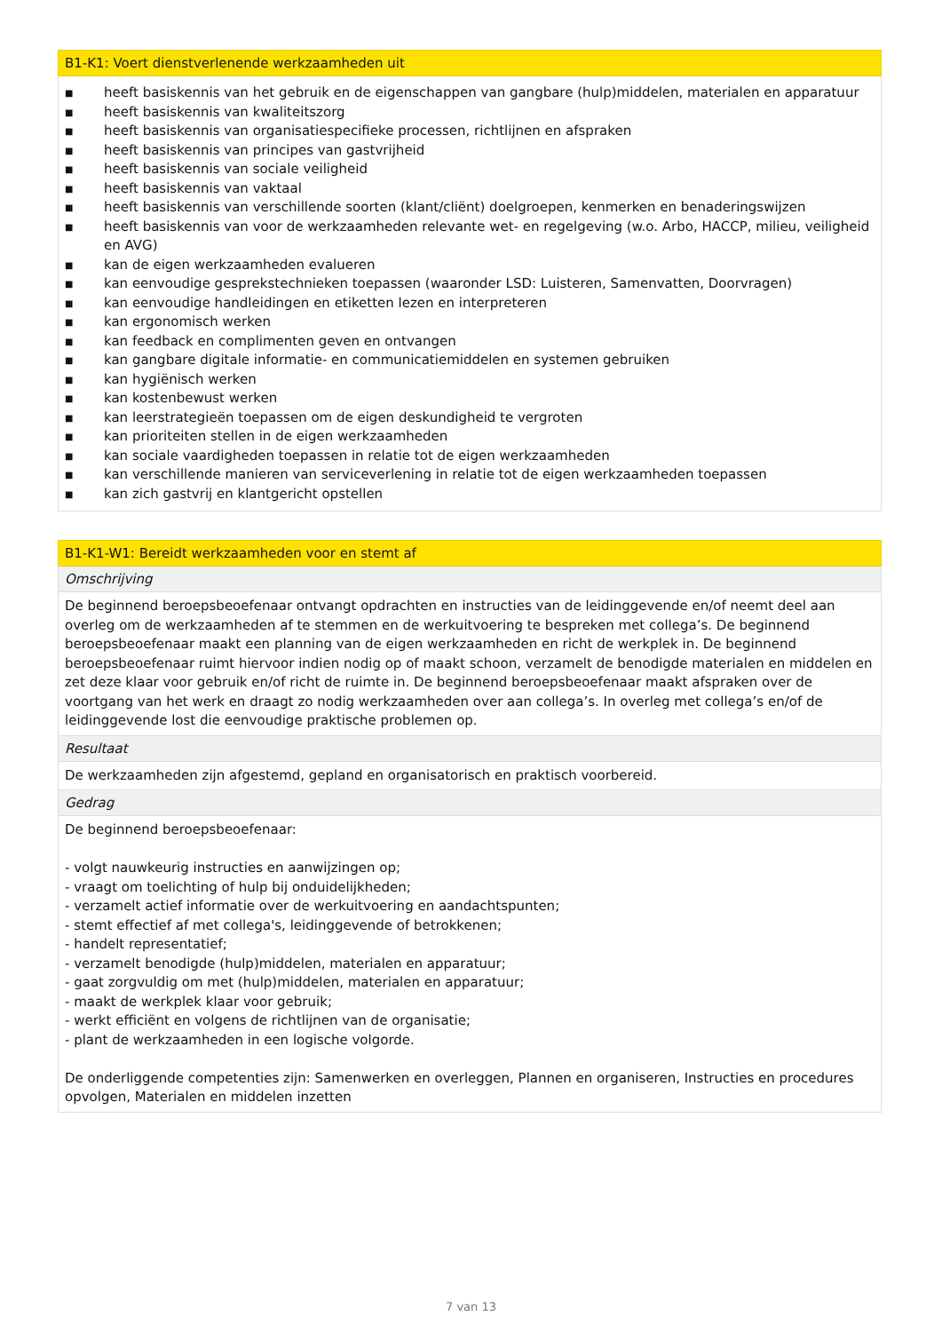| B1-K1: Voert dienstverlenende werkzaamheden uit |
| --- |
| ■ heeft basiskennis van het gebruik en de eigenschappen van gangbare (hulp)middelen, materialen en apparatuur ■ heeft basiskennis van kwaliteitszorg ■ heeft basiskennis van organisatiespecifieke processen, richtlijnen en afspraken ■ heeft basiskennis van principes van gastvrijheid ■ heeft basiskennis van sociale veiligheid ■ heeft basiskennis van vaktaal ■ heeft basiskennis van verschillende soorten (klant/cliënt) doelgroepen, kenmerken en benaderingswijzen ■ heeft basiskennis van voor de werkzaamheden relevante wet- en regelgeving (w.o. Arbo, HACCP, milieu, veiligheid en AVG) ■ kan de eigen werkzaamheden evalueren ■ kan eenvoudige gesprekstechnieken toepassen (waaronder LSD: Luisteren, Samenvatten, Doorvragen) ■ kan eenvoudige handleidingen en etiketten lezen en interpreteren ■ kan ergonomisch werken ■ kan feedback en complimenten geven en ontvangen ■ kan gangbare digitale informatie- en communicatiemiddelen en systemen gebruiken ■ kan hygiënisch werken ■ kan kostenbewust werken ■ kan leerstrategieën toepassen om de eigen deskundigheid te vergroten ■ kan prioriteiten stellen in de eigen werkzaamheden ■ kan sociale vaardigheden toepassen in relatie tot de eigen werkzaamheden ■ kan verschillende manieren van serviceverlening in relatie tot de eigen werkzaamheden toepassen ■ kan zich gastvrij en klantgericht opstellen |
| B1-K1-W1: Bereidt werkzaamheden voor en stemt af |
| --- |
| Omschrijving |
| De beginnend beroepsbeoefenaar ontvangt opdrachten en instructies van de leidinggevende en/of neemt deel aan overleg om de werkzaamheden af te stemmen en de werkuitvoering te bespreken met collega’s. De beginnend beroepsbeoefenaar maakt een planning van de eigen werkzaamheden en richt de werkplek in. De beginnend beroepsbeoefenaar ruimt hiervoor indien nodig op of maakt schoon, verzamelt de benodigde materialen en middelen en zet deze klaar voor gebruik en/of richt de ruimte in. De beginnend beroepsbeoefenaar maakt afspraken over de voortgang van het werk en draagt zo nodig werkzaamheden over aan collega’s. In overleg met collega’s en/of de leidinggevende lost die eenvoudige praktische problemen op. |
| Resultaat |
| De werkzaamheden zijn afgestemd, gepland en organisatorisch en praktisch voorbereid. |
| Gedrag |
| De beginnend beroepsbeoefenaar: - volgt nauwkeurig instructies en aanwijzingen op; - vraagt om toelichting of hulp bij onduidelijkheden; - verzamelt actief informatie over de werkuitvoering en aandachtspunten; - stemt effectief af met collega's, leidinggevende of betrokkenen; - handelt representatief; - verzamelt benodigde (hulp)middelen, materialen en apparatuur; - gaat zorgvuldig om met (hulp)middelen, materialen en apparatuur; - maakt de werkplek klaar voor gebruik; - werkt efficiënt en volgens de richtlijnen van de organisatie; - plant de werkzaamheden in een logische volgorde. De onderliggende competenties zijn: Samenwerken en overleggen, Plannen en organiseren, Instructies en procedures opvolgen, Materialen en middelen inzetten |
7 van 13